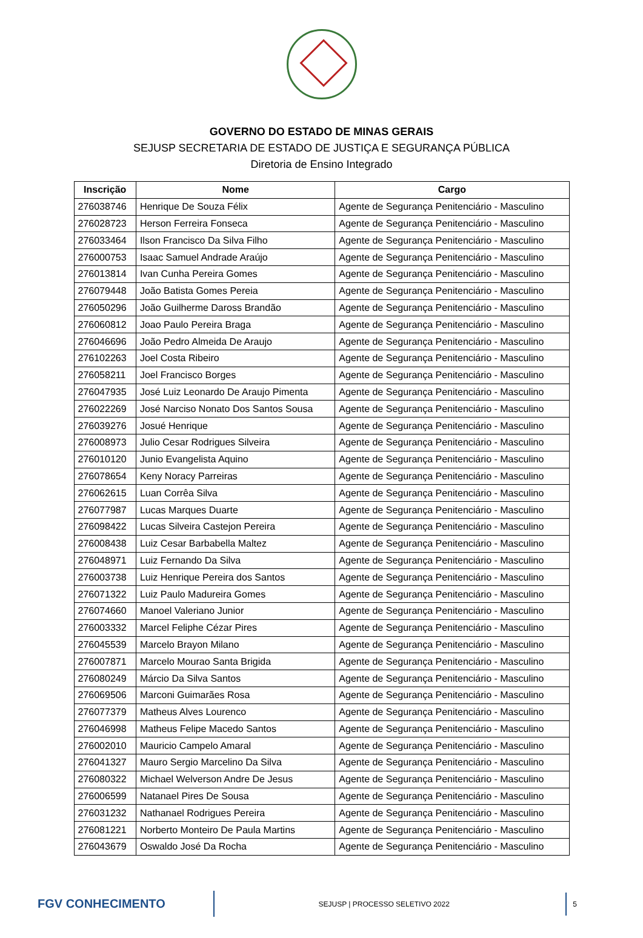GOVERNO DO ESTADO DE MINAS GERAIS
SEJUSP SECRETARIA DE ESTADO DE JUSTIÇA E SEGURANÇA PÚBLICA
Diretoria de Ensino Integrado
| Inscrição | Nome | Cargo |
| --- | --- | --- |
| 276038746 | Henrique De Souza Félix | Agente de Segurança Penitenciário - Masculino |
| 276028723 | Herson Ferreira Fonseca | Agente de Segurança Penitenciário - Masculino |
| 276033464 | Ilson Francisco Da Silva Filho | Agente de Segurança Penitenciário - Masculino |
| 276000753 | Isaac Samuel Andrade Araújo | Agente de Segurança Penitenciário - Masculino |
| 276013814 | Ivan Cunha Pereira Gomes | Agente de Segurança Penitenciário - Masculino |
| 276079448 | João Batista Gomes Pereia | Agente de Segurança Penitenciário - Masculino |
| 276050296 | João Guilherme Daross Brandão | Agente de Segurança Penitenciário - Masculino |
| 276060812 | Joao Paulo Pereira Braga | Agente de Segurança Penitenciário - Masculino |
| 276046696 | João Pedro Almeida De Araujo | Agente de Segurança Penitenciário - Masculino |
| 276102263 | Joel Costa Ribeiro | Agente de Segurança Penitenciário - Masculino |
| 276058211 | Joel Francisco Borges | Agente de Segurança Penitenciário - Masculino |
| 276047935 | José Luiz Leonardo De Araujo Pimenta | Agente de Segurança Penitenciário - Masculino |
| 276022269 | José Narciso Nonato Dos Santos Sousa | Agente de Segurança Penitenciário - Masculino |
| 276039276 | Josué Henrique | Agente de Segurança Penitenciário - Masculino |
| 276008973 | Julio Cesar Rodrigues Silveira | Agente de Segurança Penitenciário - Masculino |
| 276010120 | Junio Evangelista Aquino | Agente de Segurança Penitenciário - Masculino |
| 276078654 | Keny Noracy Parreiras | Agente de Segurança Penitenciário - Masculino |
| 276062615 | Luan Corrêa Silva | Agente de Segurança Penitenciário - Masculino |
| 276077987 | Lucas Marques Duarte | Agente de Segurança Penitenciário - Masculino |
| 276098422 | Lucas Silveira Castejon Pereira | Agente de Segurança Penitenciário - Masculino |
| 276008438 | Luiz Cesar Barbabella Maltez | Agente de Segurança Penitenciário - Masculino |
| 276048971 | Luiz Fernando Da Silva | Agente de Segurança Penitenciário - Masculino |
| 276003738 | Luiz Henrique Pereira dos Santos | Agente de Segurança Penitenciário - Masculino |
| 276071322 | Luiz Paulo Madureira Gomes | Agente de Segurança Penitenciário - Masculino |
| 276074660 | Manoel Valeriano Junior | Agente de Segurança Penitenciário - Masculino |
| 276003332 | Marcel Feliphe Cézar Pires | Agente de Segurança Penitenciário - Masculino |
| 276045539 | Marcelo Brayon Milano | Agente de Segurança Penitenciário - Masculino |
| 276007871 | Marcelo Mourao Santa Brigida | Agente de Segurança Penitenciário - Masculino |
| 276080249 | Márcio Da Silva Santos | Agente de Segurança Penitenciário - Masculino |
| 276069506 | Marconi Guimarães Rosa | Agente de Segurança Penitenciário - Masculino |
| 276077379 | Matheus Alves Lourenco | Agente de Segurança Penitenciário - Masculino |
| 276046998 | Matheus Felipe Macedo Santos | Agente de Segurança Penitenciário - Masculino |
| 276002010 | Mauricio Campelo Amaral | Agente de Segurança Penitenciário - Masculino |
| 276041327 | Mauro Sergio Marcelino Da Silva | Agente de Segurança Penitenciário - Masculino |
| 276080322 | Michael Welverson Andre De Jesus | Agente de Segurança Penitenciário - Masculino |
| 276006599 | Natanael Pires De Sousa | Agente de Segurança Penitenciário - Masculino |
| 276031232 | Nathanael Rodrigues Pereira | Agente de Segurança Penitenciário - Masculino |
| 276081221 | Norberto Monteiro De Paula Martins | Agente de Segurança Penitenciário - Masculino |
| 276043679 | Oswaldo José Da Rocha | Agente de Segurança Penitenciário - Masculino |
FGV CONHECIMENTO
SEJUSP | PROCESSO SELETIVO 2022
5